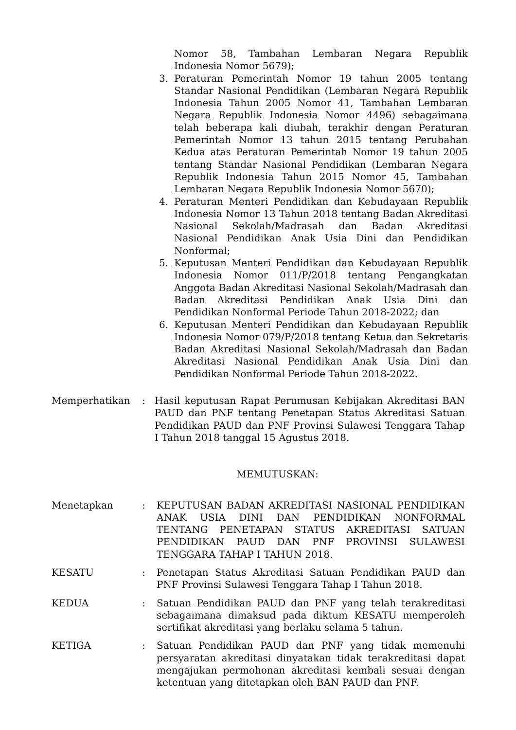Nomor 58, Tambahan Lembaran Negara Republik Indonesia Nomor 5679);
3. Peraturan Pemerintah Nomor 19 tahun 2005 tentang Standar Nasional Pendidikan (Lembaran Negara Republik Indonesia Tahun 2005 Nomor 41, Tambahan Lembaran Negara Republik Indonesia Nomor 4496) sebagaimana telah beberapa kali diubah, terakhir dengan Peraturan Pemerintah Nomor 13 tahun 2015 tentang Perubahan Kedua atas Peraturan Pemerintah Nomor 19 tahun 2005 tentang Standar Nasional Pendidikan (Lembaran Negara Republik Indonesia Tahun 2015 Nomor 45, Tambahan Lembaran Negara Republik Indonesia Nomor 5670);
4. Peraturan Menteri Pendidikan dan Kebudayaan Republik Indonesia Nomor 13 Tahun 2018 tentang Badan Akreditasi Nasional Sekolah/Madrasah dan Badan Akreditasi Nasional Pendidikan Anak Usia Dini dan Pendidikan Nonformal;
5. Keputusan Menteri Pendidikan dan Kebudayaan Republik Indonesia Nomor 011/P/2018 tentang Pengangkatan Anggota Badan Akreditasi Nasional Sekolah/Madrasah dan Badan Akreditasi Pendidikan Anak Usia Dini dan Pendidikan Nonformal Periode Tahun 2018-2022; dan
6. Keputusan Menteri Pendidikan dan Kebudayaan Republik Indonesia Nomor 079/P/2018 tentang Ketua dan Sekretaris Badan Akreditasi Nasional Sekolah/Madrasah dan Badan Akreditasi Nasional Pendidikan Anak Usia Dini dan Pendidikan Nonformal Periode Tahun 2018-2022.
Memperhatikan: Hasil keputusan Rapat Perumusan Kebijakan Akreditasi BAN PAUD dan PNF tentang Penetapan Status Akreditasi Satuan Pendidikan PAUD dan PNF Provinsi Sulawesi Tenggara Tahap I Tahun 2018 tanggal 15 Agustus 2018.
MEMUTUSKAN:
Menetapkan: KEPUTUSAN BADAN AKREDITASI NASIONAL PENDIDIKAN ANAK USIA DINI DAN PENDIDIKAN NONFORMAL TENTANG PENETAPAN STATUS AKREDITASI SATUAN PENDIDIKAN PAUD DAN PNF PROVINSI SULAWESI TENGGARA TAHAP I TAHUN 2018.
KESATU: Penetapan Status Akreditasi Satuan Pendidikan PAUD dan PNF Provinsi Sulawesi Tenggara Tahap I Tahun 2018.
KEDUA: Satuan Pendidikan PAUD dan PNF yang telah terakreditasi sebagaimana dimaksud pada diktum KESATU memperoleh sertifikat akreditasi yang berlaku selama 5 tahun.
KETIGA: Satuan Pendidikan PAUD dan PNF yang tidak memenuhi persyaratan akreditasi dinyatakan tidak terakreditasi dapat mengajukan permohonan akreditasi kembali sesuai dengan ketentuan yang ditetapkan oleh BAN PAUD dan PNF.